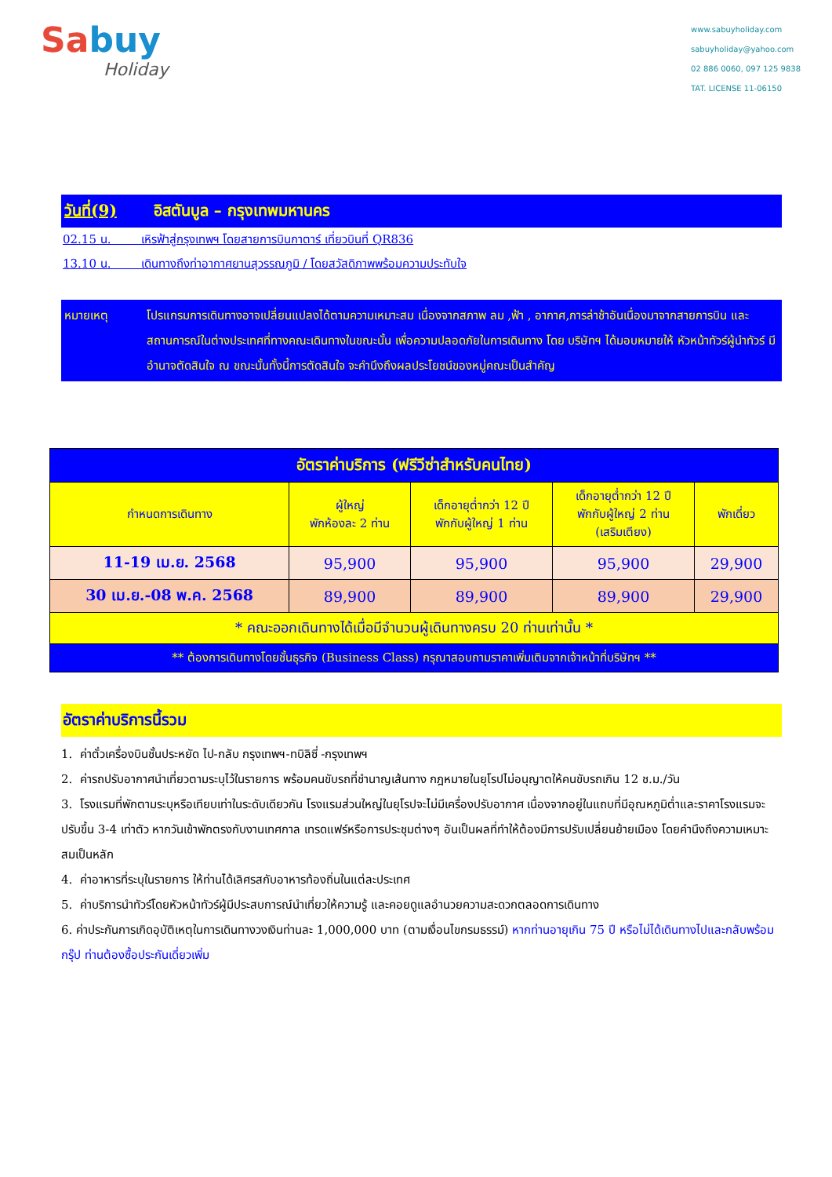Sabuy
Holiday
www.sabuyholiday.com
sabuyholiday@yahoo.com
02 886 0060, 097 125 9838
TAT. LICENSE 11-06150
วันที่(9) อิสตันบูล – กรุงเทพมหานคร
02.15 น. เหิรฟ้าสู่กรุงเทพฯ โดยสายการบินกาตาร์ เที่ยวบินที่ QR836
13.10 น. เดินทางถึงท่าอากาศยานสุวรรณภูมิ / โดยสวัสดิภาพพร้อมความประทับใจ
หมายเหตุ โปรแกรมการเดินทางอาจเปลี่ยนแปลงได้ตามความเหมาะสม เนื่องจากสภาพ ลม ,ฟ้า , อากาศ,การล่าช้าอันเนื่องมาจากสายการบิน และสถานการณ์ในต่างประเทศที่ทางคณะเดินทางในขณะนั้น เพื่อความปลอดภัยในการเดินทาง โดย บริษัทฯ ได้มอบหมายให้ หัวหน้าทัวร์ผู้นำทัวร์ มีอำนาจตัดสินใจ ณ ขณะนั้นทั้งนี้การตัดสินใจ จะคำนึงถึงผลประโยชน์ของหมู่คณะเป็นสำคัญ
| อัตราค่าบริการ (ฟรีวีซ่าสำหรับคนไทย) | | | | |
| --- | --- | --- | --- | --- |
| กำหนดการเดินทาง | ผู้ใหญ่ พักห้องละ 2 ท่าน | เด็กอายุต่ำกว่า 12 ปี พักกับผู้ใหญ่ 1 ท่าน | เด็กอายุต่ำกว่า 12 ปี พักกับผู้ใหญ่ 2 ท่าน (เสริมเตียง) | พักเดี่ยว |
| 11-19 เม.ย. 2568 | 95,900 | 95,900 | 95,900 | 29,900 |
| 30 เม.ย.-08 พ.ค. 2568 | 89,900 | 89,900 | 89,900 | 29,900 |
| * คณะออกเดินทางได้เมื่อมีจำนวนผู้เดินทางครบ 20 ท่านเท่านั้น * | | | | |
| ** ต้องการเดินทางโดยชั้นธุรกิจ (Business Class) กรุณาสอบถามราคาเพิ่มเติมจากเจ้าหน้าที่บริษัทฯ ** | | | | |
อัตราค่าบริการนี้รวม
1. ค่าตั๋วเครื่องบินชั้นประหยัด ไป-กลับ กรุงเทพฯ-ทบิลิซี่ -กรุงเทพฯ
2. ค่ารถปรับอากาศนำเที่ยวตามระบุไว้ในรายการ พร้อมคนขับรถที่ชำนาญเส้นทาง กฎหมายในยุโรปไม่อนุญาตให้คนขับรถเกิน 12 ช.ม./วัน
3. โรงแรมที่พักตามระบุหรือเทียบเท่าในระดับเดียวกัน โรงแรมส่วนใหญ่ในยุโรปจะไม่มีเครื่องปรับอากาศ เนื่องจากอยู่ในแถบที่มีอุณหภูมิต่ำและราคาโรงแรมจะปรับขึ้น 3-4 เท่าตัว หากวันเข้าพักตรงกับงานเทศกาล เทรดแฟร์หรือการประชุมต่างๆ อันเป็นผลที่ทำให้ต้องมีการปรับเปลี่ยนย้ายเมือง โดยคำนึงถึงความเหมาะสมเป็นหลัก
4. ค่าอาหารที่ระบุในรายการ ให้ท่านได้เลิศรสกับอาหารท้องถิ่นในแต่ละประเทศ
5. ค่าบริการนำทัวร์โดยหัวหน้าทัวร์ผู้มีประสบการณ์นำเที่ยวให้ความรู้ และคอยดูแลอำนวยความสะดวกตลอดการเดินทาง
6. ค่าประกันการเกิดอุบัติเหตุในการเดินทางวงเงินท่านละ 1,000,000 บาท (ตามเงื่อนไขกรมธรรม์) หากท่านอายุเกิน 75 ปี หรือไม่ได้เดินทางไปและกลับพร้อมกรุ๊ป ท่านต้องซื้อประกันเดี่ยวเพิ่ม